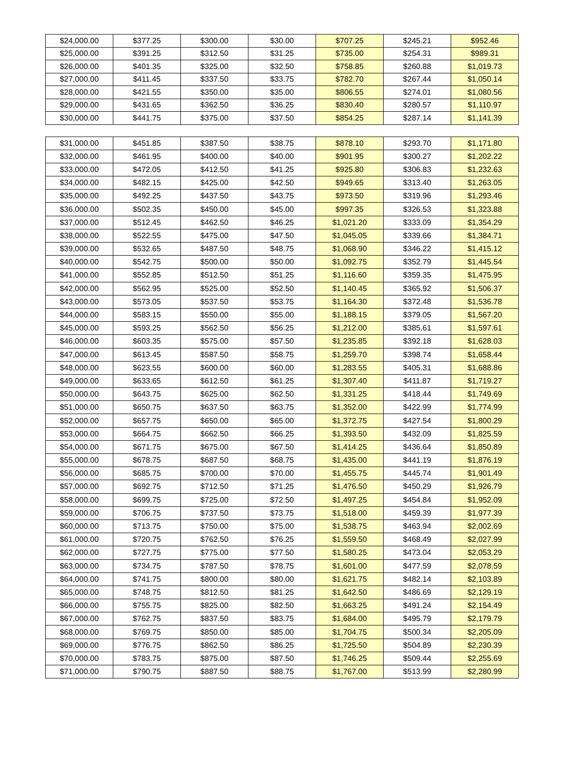| $24,000.00 | $377.25 | $300.00 | $30.00 | $707.25 | $245.21 | $952.46 |
| $25,000.00 | $391.25 | $312.50 | $31.25 | $735.00 | $254.31 | $989.31 |
| $26,000.00 | $401.35 | $325.00 | $32.50 | $758.85 | $260.88 | $1,019.73 |
| $27,000.00 | $411.45 | $337.50 | $33.75 | $782.70 | $267.44 | $1,050.14 |
| $28,000.00 | $421.55 | $350.00 | $35.00 | $806.55 | $274.01 | $1,080.56 |
| $29,000.00 | $431.65 | $362.50 | $36.25 | $830.40 | $280.57 | $1,110.97 |
| $30,000.00 | $441.75 | $375.00 | $37.50 | $854.25 | $287.14 | $1,141.39 |
| $31,000.00 | $451.85 | $387.50 | $38.75 | $878.10 | $293.70 | $1,171.80 |
| $32,000.00 | $461.95 | $400.00 | $40.00 | $901.95 | $300.27 | $1,202.22 |
| $33,000.00 | $472.05 | $412.50 | $41.25 | $925.80 | $306.83 | $1,232.63 |
| $34,000.00 | $482.15 | $425.00 | $42.50 | $949.65 | $313.40 | $1,263.05 |
| $35,000.00 | $492.25 | $437.50 | $43.75 | $973.50 | $319.96 | $1,293.46 |
| $36,000.00 | $502.35 | $450.00 | $45.00 | $997.35 | $326.53 | $1,323.88 |
| $37,000.00 | $512.45 | $462.50 | $46.25 | $1,021.20 | $333.09 | $1,354.29 |
| $38,000.00 | $522.55 | $475.00 | $47.50 | $1,045.05 | $339.66 | $1,384.71 |
| $39,000.00 | $532.65 | $487.50 | $48.75 | $1,068.90 | $346.22 | $1,415.12 |
| $40,000.00 | $542.75 | $500.00 | $50.00 | $1,092.75 | $352.79 | $1,445.54 |
| $41,000.00 | $552.85 | $512.50 | $51.25 | $1,116.60 | $359.35 | $1,475.95 |
| $42,000.00 | $562.95 | $525.00 | $52.50 | $1,140.45 | $365.92 | $1,506.37 |
| $43,000.00 | $573.05 | $537.50 | $53.75 | $1,164.30 | $372.48 | $1,536.78 |
| $44,000.00 | $583.15 | $550.00 | $55.00 | $1,188.15 | $379.05 | $1,567.20 |
| $45,000.00 | $593.25 | $562.50 | $56.25 | $1,212.00 | $385.61 | $1,597.61 |
| $46,000.00 | $603.35 | $575.00 | $57.50 | $1,235.85 | $392.18 | $1,628.03 |
| $47,000.00 | $613.45 | $587.50 | $58.75 | $1,259.70 | $398.74 | $1,658.44 |
| $48,000.00 | $623.55 | $600.00 | $60.00 | $1,283.55 | $405.31 | $1,688.86 |
| $49,000.00 | $633.65 | $612.50 | $61.25 | $1,307.40 | $411.87 | $1,719.27 |
| $50,000.00 | $643.75 | $625.00 | $62.50 | $1,331.25 | $418.44 | $1,749.69 |
| $51,000.00 | $650.75 | $637.50 | $63.75 | $1,352.00 | $422.99 | $1,774.99 |
| $52,000.00 | $657.75 | $650.00 | $65.00 | $1,372.75 | $427.54 | $1,800.29 |
| $53,000.00 | $664.75 | $662.50 | $66.25 | $1,393.50 | $432.09 | $1,825.59 |
| $54,000.00 | $671.75 | $675.00 | $67.50 | $1,414.25 | $436.64 | $1,850.89 |
| $55,000.00 | $678.75 | $687.50 | $68.75 | $1,435.00 | $441.19 | $1,876.19 |
| $56,000.00 | $685.75 | $700.00 | $70.00 | $1,455.75 | $445.74 | $1,901.49 |
| $57,000.00 | $692.75 | $712.50 | $71.25 | $1,476.50 | $450.29 | $1,926.79 |
| $58,000.00 | $699.75 | $725.00 | $72.50 | $1,497.25 | $454.84 | $1,952.09 |
| $59,000.00 | $706.75 | $737.50 | $73.75 | $1,518.00 | $459.39 | $1,977.39 |
| $60,000.00 | $713.75 | $750.00 | $75.00 | $1,538.75 | $463.94 | $2,002.69 |
| $61,000.00 | $720.75 | $762.50 | $76.25 | $1,559.50 | $468.49 | $2,027.99 |
| $62,000.00 | $727.75 | $775.00 | $77.50 | $1,580.25 | $473.04 | $2,053.29 |
| $63,000.00 | $734.75 | $787.50 | $78.75 | $1,601.00 | $477.59 | $2,078.59 |
| $64,000.00 | $741.75 | $800.00 | $80.00 | $1,621.75 | $482.14 | $2,103.89 |
| $65,000.00 | $748.75 | $812.50 | $81.25 | $1,642.50 | $486.69 | $2,129.19 |
| $66,000.00 | $755.75 | $825.00 | $82.50 | $1,663.25 | $491.24 | $2,154.49 |
| $67,000.00 | $762.75 | $837.50 | $83.75 | $1,684.00 | $495.79 | $2,179.79 |
| $68,000.00 | $769.75 | $850.00 | $85.00 | $1,704.75 | $500.34 | $2,205.09 |
| $69,000.00 | $776.75 | $862.50 | $86.25 | $1,725.50 | $504.89 | $2,230.39 |
| $70,000.00 | $783.75 | $875.00 | $87.50 | $1,746.25 | $509.44 | $2,255.69 |
| $71,000.00 | $790.75 | $887.50 | $88.75 | $1,767.00 | $513.99 | $2,280.99 |